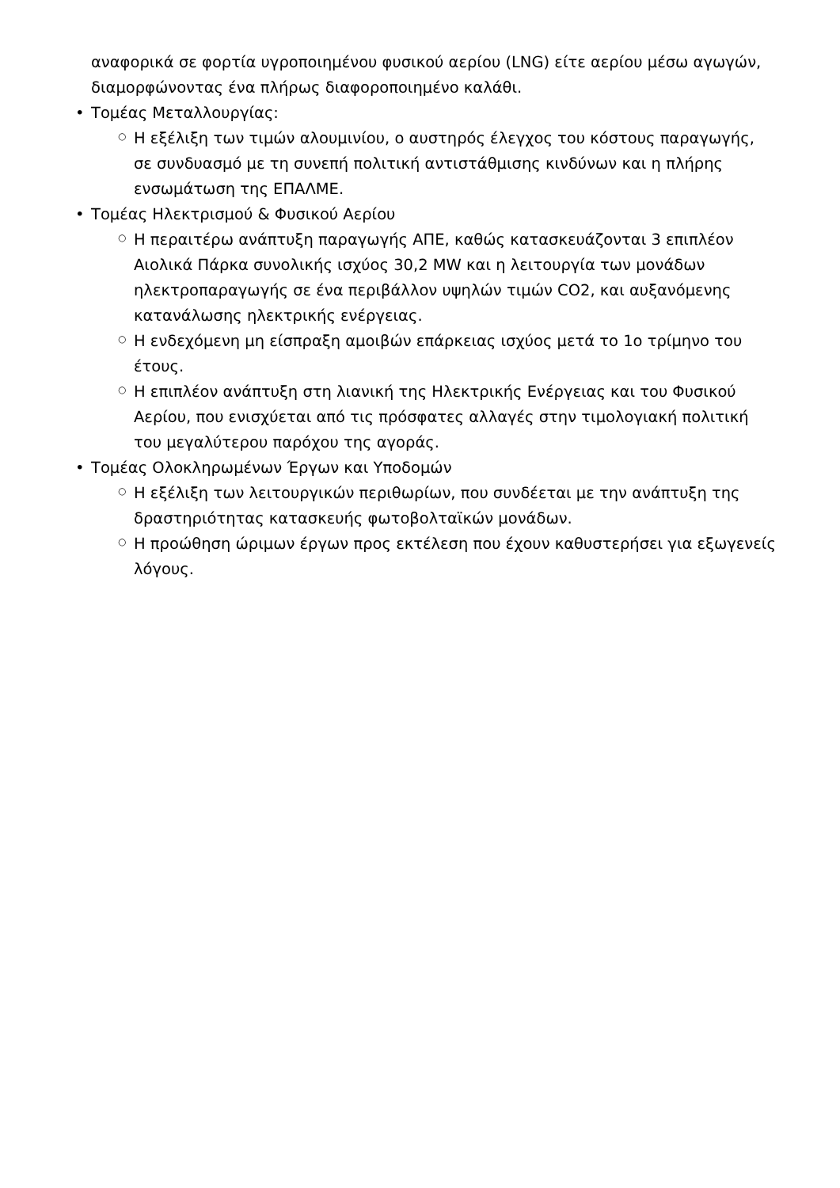αναφορικά σε φορτία υγροποιημένου φυσικού αερίου (LNG) είτε αερίου μέσω αγωγών, διαμορφώνοντας ένα πλήρως διαφοροποιημένο καλάθι.
• Τομέας Μεταλλουργίας:
○ Η εξέλιξη των τιμών αλουμινίου, ο αυστηρός έλεγχος του κόστους παραγωγής, σε συνδυασμό με τη συνεπή πολιτική αντιστάθμισης κινδύνων και η πλήρης ενσωμάτωση της ΕΠΑΛΜΕ.
• Τομέας Ηλεκτρισμού & Φυσικού Αερίου
○ Η περαιτέρω ανάπτυξη παραγωγής ΑΠΕ, καθώς κατασκευάζονται 3 επιπλέον Αιολικά Πάρκα συνολικής ισχύος 30,2 MW και η λειτουργία των μονάδων ηλεκτροπαραγωγής σε ένα περιβάλλον υψηλών τιμών CO2, και αυξανόμενης κατανάλωσης ηλεκτρικής ενέργειας.
○ Η ενδεχόμενη μη είσπραξη αμοιβών επάρκειας ισχύος μετά το 1ο τρίμηνο του έτους.
○ Η επιπλέον ανάπτυξη στη λιανική της Ηλεκτρικής Ενέργειας και του Φυσικού Αερίου, που ενισχύεται από τις πρόσφατες αλλαγές στην τιμολογιακή πολιτική του μεγαλύτερου παρόχου της αγοράς.
• Τομέας Ολοκληρωμένων Έργων και Υποδομών
○ Η εξέλιξη των λειτουργικών περιθωρίων, που συνδέεται με την ανάπτυξη της δραστηριότητας κατασκευής φωτοβολταϊκών μονάδων.
○ Η προώθηση ώριμων έργων προς εκτέλεση που έχουν καθυστερήσει για εξωγενείς λόγους.